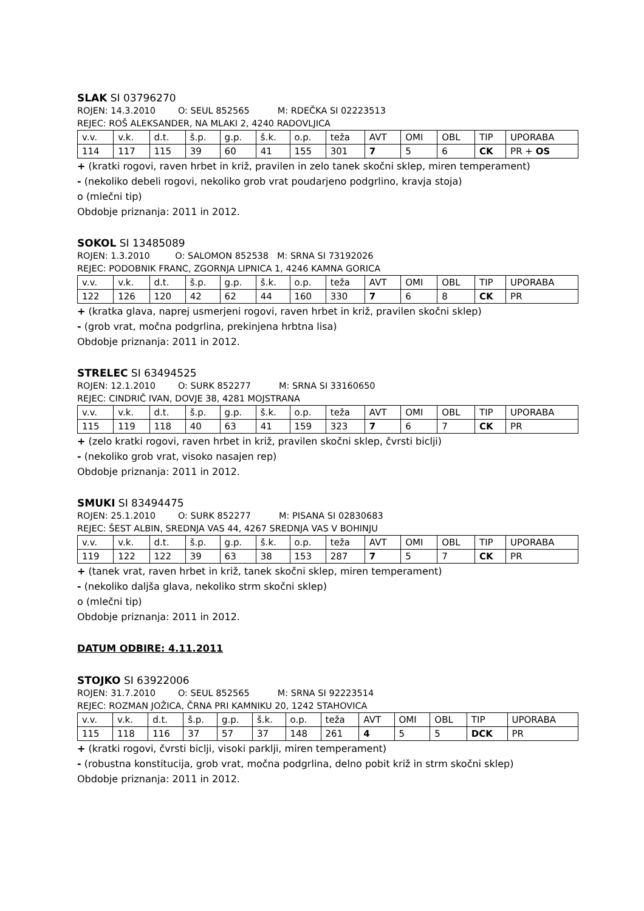SLAK SI 03796270
ROJEN: 14.3.2010 O: SEUL 852565 M: RDEČKA SI 02223513
REJEC: ROŠ ALEKSANDER, NA MLAKI 2, 4240 RADOVLJICA
| v.v. | v.k. | d.t. | š.p. | g.p. | š.k. | o.p. | teža | AVT | OMI | OBL | TIP | UPORABA |
| 114 | 117 | 115 | 39 | 60 | 41 | 155 | 301 | 7 | 5 | 6 | CK | PR + OS |
+ (kratki rogovi, raven hrbet in križ, pravilen in zelo tanek skočni sklep, miren temperament)
- (nekoliko debeli rogovi, nekoliko grob vrat poudarjeno podgrlino, kravja stoja)
o (mlečni tip)
Obdobje priznanja: 2011 in 2012.
SOKOL SI 13485089
ROJEN: 1.3.2010 O: SALOMON 852538 M: SRNA SI 73192026
REJEC: PODOBNIK FRANC, ZGORNJA LIPNICA 1, 4246 KAMNA GORICA
| v.v. | v.k. | d.t. | š.p. | g.p. | š.k. | o.p. | teža | AVT | OMI | OBL | TIP | UPORABA |
| 122 | 126 | 120 | 42 | 62 | 44 | 160 | 330 | 7 | 6 | 8 | CK | PR |
+ (kratka glava, naprej usmerjeni rogovi, raven hrbet in križ, pravilen skočni sklep)
- (grob vrat, močna podgrlina, prekinjena hrbtna lisa)
Obdobje priznanja: 2011 in 2012.
STRELEC SI 63494525
ROJEN: 12.1.2010 O: SURK 852277 M: SRNA SI 33160650
REJEC: CINDRIČ IVAN, DOVJE 38, 4281 MOJSTRANA
| v.v. | v.k. | d.t. | š.p. | g.p. | š.k. | o.p. | teža | AVT | OMI | OBL | TIP | UPORABA |
| 115 | 119 | 118 | 40 | 63 | 41 | 159 | 323 | 7 | 6 | 7 | CK | PR |
+ (zelo kratki rogovi, raven hrbet in križ, pravilen skočni sklep, čvrsti biclji)
- (nekoliko grob vrat, visoko nasajen rep)
Obdobje priznanja: 2011 in 2012.
SMUKI SI 83494475
ROJEN: 25.1.2010 O: SURK 852277 M: PISANA SI 02830683
REJEC: ŠEST ALBIN, SREDNJA VAS 44, 4267 SREDNJA VAS V BOHINJU
| v.v. | v.k. | d.t. | š.p. | g.p. | š.k. | o.p. | teža | AVT | OMI | OBL | TIP | UPORABA |
| 119 | 122 | 122 | 39 | 63 | 38 | 153 | 287 | 7 | 5 | 7 | CK | PR |
+ (tanek vrat, raven hrbet in križ, tanek skočni sklep, miren temperament)
- (nekoliko daljša glava, nekoliko strm skočni sklep)
o (mlečni tip)
Obdobje priznanja: 2011 in 2012.
DATUM ODBIRE: 4.11.2011
STOJKO SI 63922006
ROJEN: 31.7.2010 O: SEUL 852565 M: SRNA SI 92223514
REJEC: ROZMAN JOŽICA, ČRNA PRI KAMNIKU 20, 1242 STAHOVICA
| v.v. | v.k. | d.t. | š.p. | g.p. | š.k. | o.p. | teža | AVT | OMI | OBL | TIP | UPORABA |
| 115 | 118 | 116 | 37 | 57 | 37 | 148 | 261 | 4 | 5 | 5 | DCK | PR |
+ (kratki rogovi, čvrsti biclji, visoki parklji, miren temperament)
- (robustna konstitucija, grob vrat, močna podgrlina, delno pobit križ in strm skočni sklep)
Obdobje priznanja: 2011 in 2012.